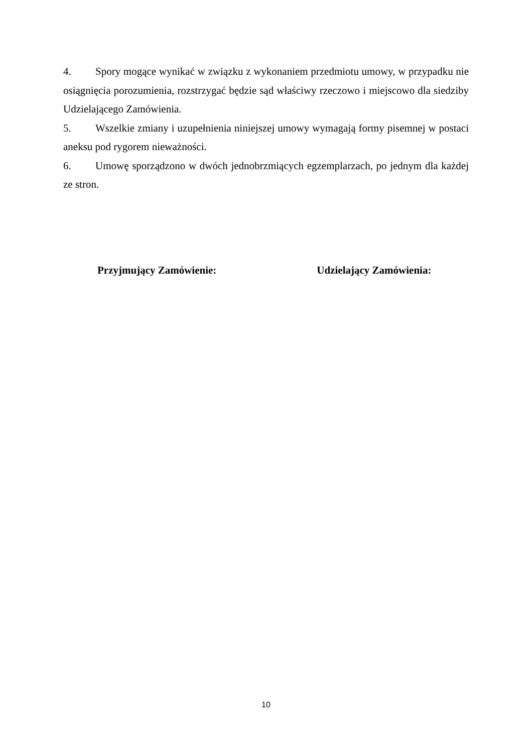4. Spory mogące wynikać w związku z wykonaniem przedmiotu umowy, w przypadku nie osiągnięcia porozumienia, rozstrzygać będzie sąd właściwy rzeczowo i miejscowo dla siedziby Udzielającego Zamówienia.
5. Wszelkie zmiany i uzupełnienia niniejszej umowy wymagają formy pisemnej w postaci aneksu pod rygorem nieważności.
6. Umowę sporządzono w dwóch jednobrzmiących egzemplarzach, po jednym dla każdej ze stron.
Przyjmujący Zamówienie: Udzielający Zamówienia:
10